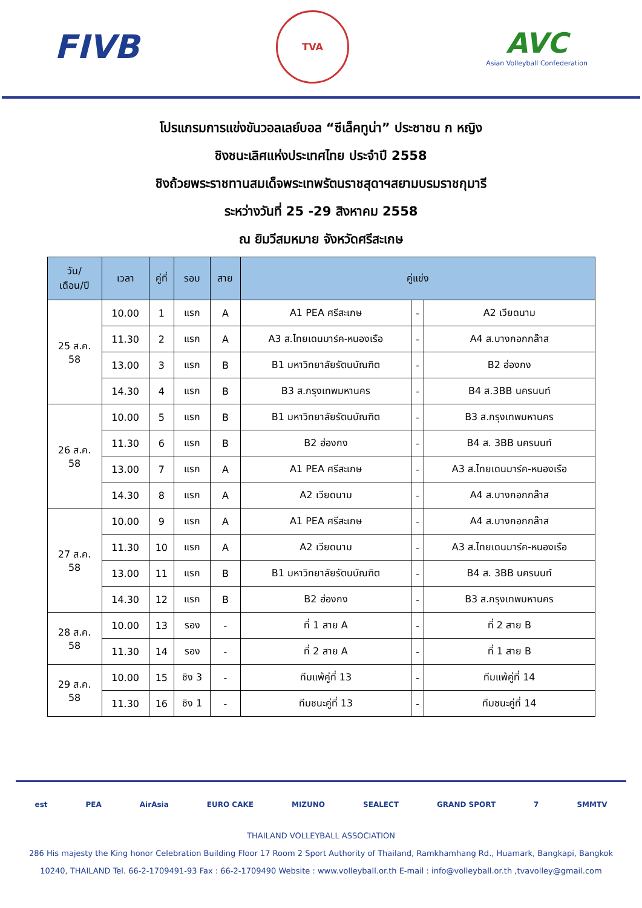FIVB
TVA
AVC
Asian Volleyball Confederation
โปรแกรมการแข่งขันวอลเลย์บอล “ซีเล็คทูน่า” ประชาชน ก หญิง
ชิงชนะเลิศแห่งประเทศไทย ประจำปี 2558
ชิงถ้วยพระราชทานสมเด็จพระเทพรัตนราชสุดาฯสยามบรมราชกุมารี
ระหว่างวันที่ 25 -29 สิงหาคม 2558
ณ ยิมวีสมหมาย จังหวัดศรีสะเกษ
| วัน/ เดือน/ปี | เวลา | คู่ที่ | รอบ | สาย | คู่แข่ง | | |
| --- | --- | --- | --- | --- | --- | --- | --- |
| 25 ส.ค. 58 | 10.00 | 1 | แรก | A | A1 PEA ศรีสะเกษ | - | A2 เวียดนาม |
| | 11.30 | 2 | แรก | A | A3 ส.ไทยเดนมาร์ค-หนองเรือ | - | A4 ส.บางกอกกล๊าส |
| | 13.00 | 3 | แรก | B | B1 มหาวิทยาลัยรัตนบัณฑิต | - | B2 ฮ่องกง |
| | 14.30 | 4 | แรก | B | B3 ส.กรุงเทพมหานคร | - | B4 ส.3BB นครนนท์ |
| 26 ส.ค. 58 | 10.00 | 5 | แรก | B | B1 มหาวิทยาลัยรัตนบัณฑิต | - | B3 ส.กรุงเทพมหานคร |
| | 11.30 | 6 | แรก | B | B2 ฮ่องกง | - | B4 ส. 3BB นครนนท์ |
| | 13.00 | 7 | แรก | A | A1 PEA ศรีสะเกษ | - | A3 ส.ไทยเดนมาร์ค-หนองเรือ |
| | 14.30 | 8 | แรก | A | A2 เวียดนาม | - | A4 ส.บางกอกกล๊าส |
| 27 ส.ค. 58 | 10.00 | 9 | แรก | A | A1 PEA ศรีสะเกษ | - | A4 ส.บางกอกกล๊าส |
| | 11.30 | 10 | แรก | A | A2 เวียดนาม | - | A3 ส.ไทยเดนมาร์ค-หนองเรือ |
| | 13.00 | 11 | แรก | B | B1 มหาวิทยาลัยรัตนบัณฑิต | - | B4 ส. 3BB นครนนท์ |
| | 14.30 | 12 | แรก | B | B2 ฮ่องกง | - | B3 ส.กรุงเทพมหานคร |
| 28 ส.ค. 58 | 10.00 | 13 | รอง | - | ที่ 1 สาย A | - | ที่ 2 สาย B |
| | 11.30 | 14 | รอง | - | ที่ 2 สาย A | - | ที่ 1 สาย B |
| 29 ส.ค. 58 | 10.00 | 15 | ชิง 3 | - | ทีมแพ้คู่ที่ 13 | - | ทีมแพ้คู่ที่ 14 |
| | 11.30 | 16 | ชิง 1 | - | ทีมชนะคู่ที่ 13 | - | ทีมชนะคู่ที่ 14 |
est PEA AirAsia EURO CAKE MIZUNO SEALECT GRAND SPORT 7 SMMTV
THAILAND VOLLEYBALL ASSOCIATION
286 His majesty the King honor Celebration Building Floor 17 Room 2 Sport Authority of Thailand, Ramkhamhang Rd., Huamark, Bangkapi, Bangkok
10240, THAILAND Tel. 66-2-1709491-93 Fax : 66-2-1709490 Website : www.volleyball.or.th E-mail : info@volleyball.or.th ,tvavolley@gmail.com